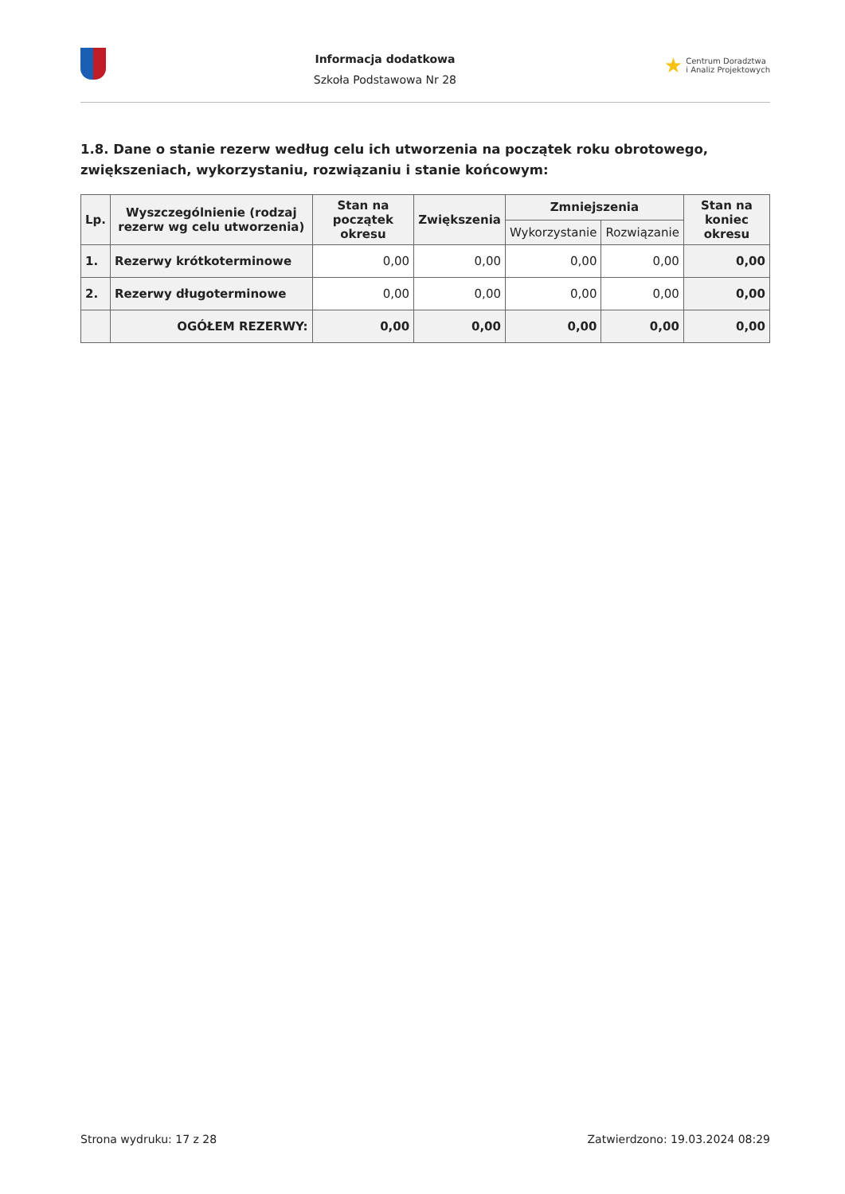Informacja dodatkowa
Szkoła Podstawowa Nr 28
★ Centrum Doradztwa
i Analiz Projektowych
1.8. Dane o stanie rezerw według celu ich utworzenia na początek roku obrotowego, zwiększeniach, wykorzystaniu, rozwiązaniu i stanie końcowym:
| Lp. | Wyszczególnienie (rodzaj rezerw wg celu utworzenia) | Stan na początek okresu | Zwiększenia | Zmniejszenia | | Stan na koniec okresu |
| --- | --- | --- | --- | --- | --- | --- |
| | | | | Wykorzystanie | Rozwiązanie | |
| 1. | Rezerwy krótkoterminowe | 0,00 | 0,00 | 0,00 | 0,00 | 0,00 |
| 2. | Rezerwy długoterminowe | 0,00 | 0,00 | 0,00 | 0,00 | 0,00 |
| | OGÓŁEM REZERWY: | 0,00 | 0,00 | 0,00 | 0,00 | 0,00 |
Strona wydruku: 17 z 28 Zatwierdzono: 19.03.2024 08:29